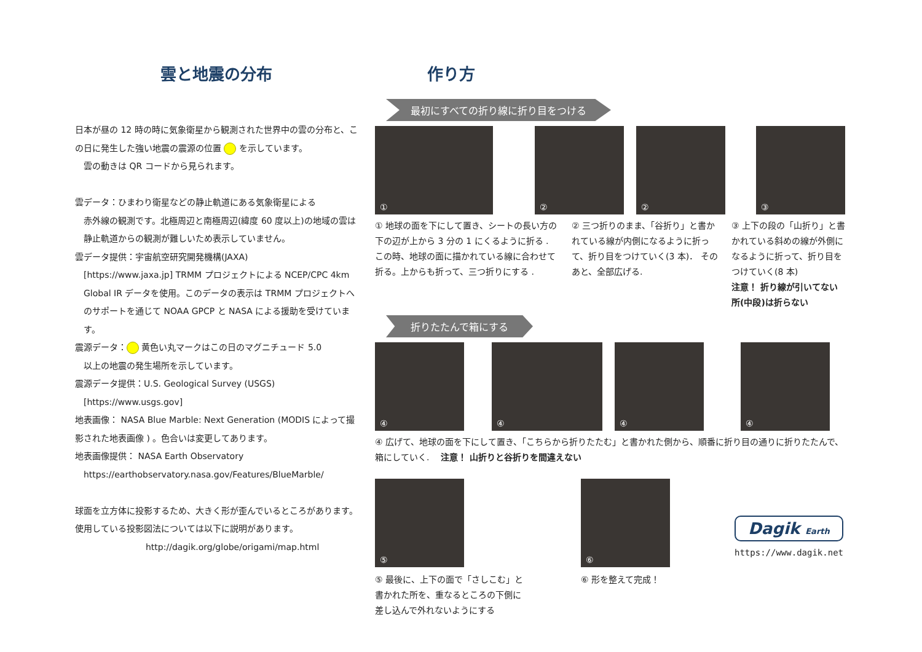雲と地震の分布
日本が昼の 12 時の時に気象衛星から観測された世界中の雲の分布と、この日に発生した強い地震の震源の位置 を示しています。
　雲の動きは QR コードから見られます。
雲データ：ひまわり衛星などの静止軌道にある気象衛星による
赤外線の観測です。北極周辺と南極周辺(緯度 60 度以上)の地域の雲は静止軌道からの観測が難しいため表示していません。
雲データ提供：宇宙航空研究開発機構(JAXA)
[https://www.jaxa.jp] TRMM プロジェクトによる NCEP/CPC 4km Global IR データを使用。このデータの表示は TRMM プロジェクトへのサポートを通じて NOAA GPCP と NASA による援助を受けています。
震源データ： 黄色い丸マークはこの日のマグニチュード 5.0
以上の地震の発生場所を示しています。
震源データ提供：U.S. Geological Survey (USGS)
[https://www.usgs.gov]
地表画像： NASA Blue Marble: Next Generation (MODIS によって撮影された地表画像 ) 。色合いは変更してあります。
地表画像提供： NASA Earth Observatory
https://earthobservatory.nasa.gov/Features/BlueMarble/
球面を立方体に投影するため、大きく形が歪んでいるところがあります。使用している投影図法については以下に説明があります。
http://dagik.org/globe/origami/map.html
作り方
最初にすべての折り線に折り目をつける
① ② ② ③
① 地球の面を下にして置き、シートの長い方の下の辺が上から 3 分の 1 にくるように折る . この時、地球の面に描かれている線に合わせて折る。上からも折って、三つ折りにする .
② 三つ折りのまま、「谷折り」と書かれている線が内側になるように折って、折り目をつけていく(3 本)． そのあと、全部広げる.
③ 上下の段の「山折り」と書かれている斜めの線が外側になるように折って、折り目をつけていく(8 本)
注意！ 折り線が引いてない所(中段)は折らない
折りたたんで箱にする
④ ④ ④ ④
④ 広げて、地球の面を下にして置き、「こちらから折りたたむ」と書かれた側から、順番に折り目の通りに折りたたんで、箱にしていく.　 注意！ 山折りと谷折りを間違えない
⑤
⑤ 最後に、上下の面で「さしこむ」と書かれた所を、重なるところの下側に差し込んで外れないようにする
⑥
⑥ 形を整えて完成！
Dagik Earth
https://www.dagik.net